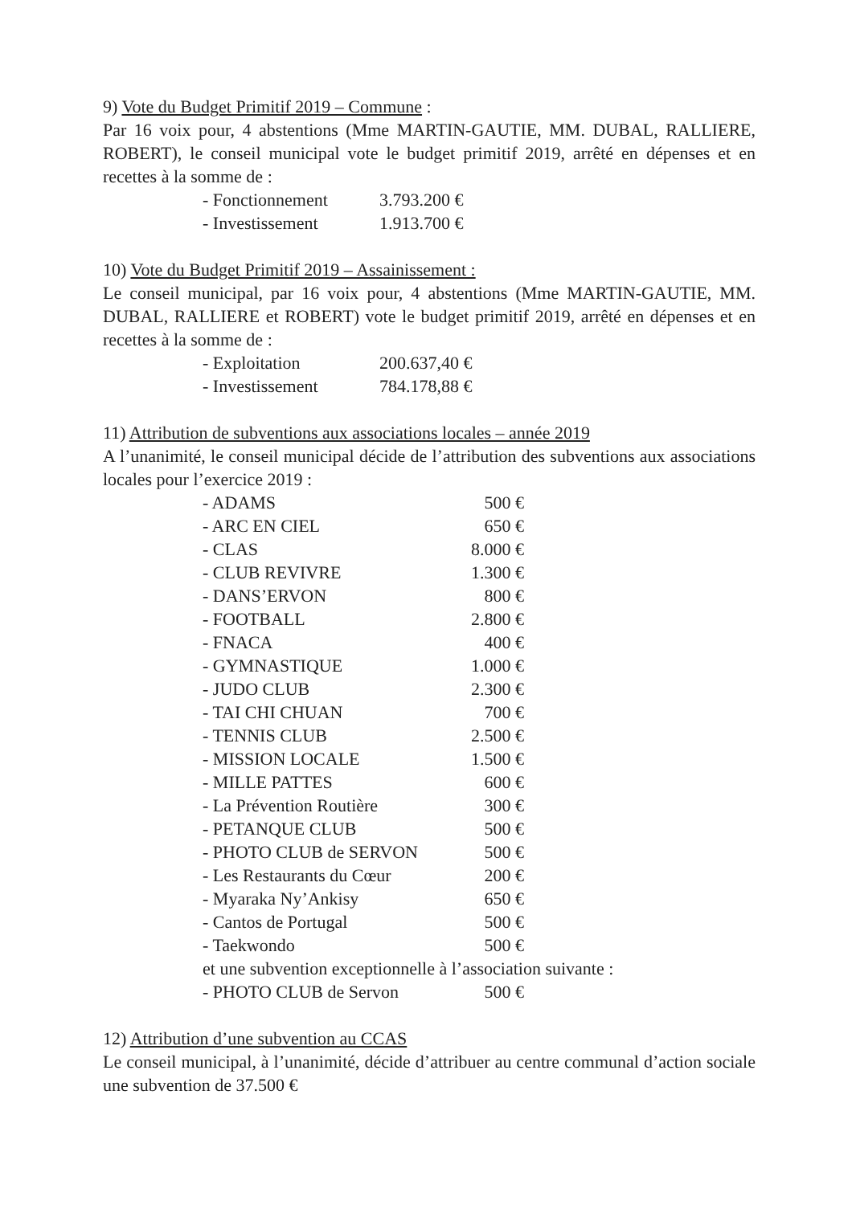9) Vote du Budget Primitif 2019 – Commune :
Par 16 voix pour, 4 abstentions (Mme MARTIN-GAUTIE, MM. DUBAL, RALLIERE, ROBERT), le conseil municipal vote le budget primitif 2019, arrêté en dépenses et en recettes à la somme de :
| - Fonctionnement | 3.793.200 € |
| - Investissement | 1.913.700 € |
10) Vote du Budget Primitif 2019 – Assainissement :
Le conseil municipal, par 16 voix pour, 4 abstentions (Mme MARTIN-GAUTIE, MM. DUBAL, RALLIERE et ROBERT) vote le budget primitif 2019, arrêté en dépenses et en recettes à la somme de :
| - Exploitation | 200.637,40 € |
| - Investissement | 784.178,88 € |
11) Attribution de subventions aux associations locales – année 2019
A l’unanimité, le conseil municipal décide de l’attribution des subventions aux associations locales pour l’exercice 2019 :
| - ADAMS | 500 € |
| - ARC EN CIEL | 650 € |
| - CLAS | 8.000 € |
| - CLUB REVIVRE | 1.300 € |
| - DANS’ERVON | 800 € |
| - FOOTBALL | 2.800 € |
| - FNACA | 400 € |
| - GYMNASTIQUE | 1.000 € |
| - JUDO CLUB | 2.300 € |
| - TAI CHI CHUAN | 700 € |
| - TENNIS CLUB | 2.500 € |
| - MISSION LOCALE | 1.500 € |
| - MILLE PATTES | 600 € |
| - La Prévention Routière | 300 € |
| - PETANQUE CLUB | 500 € |
| - PHOTO CLUB de SERVON | 500 € |
| - Les Restaurants du Cœur | 200 € |
| - Myaraka Ny’Ankisy | 650 € |
| - Cantos de Portugal | 500 € |
| - Taekwondo | 500 € |
et une subvention exceptionnelle à l’association suivante :
| - PHOTO CLUB de Servon | 500 € |
12) Attribution d’une subvention au CCAS
Le conseil municipal, à l’unanimité, décide d’attribuer au centre communal d’action sociale une subvention de 37.500 €